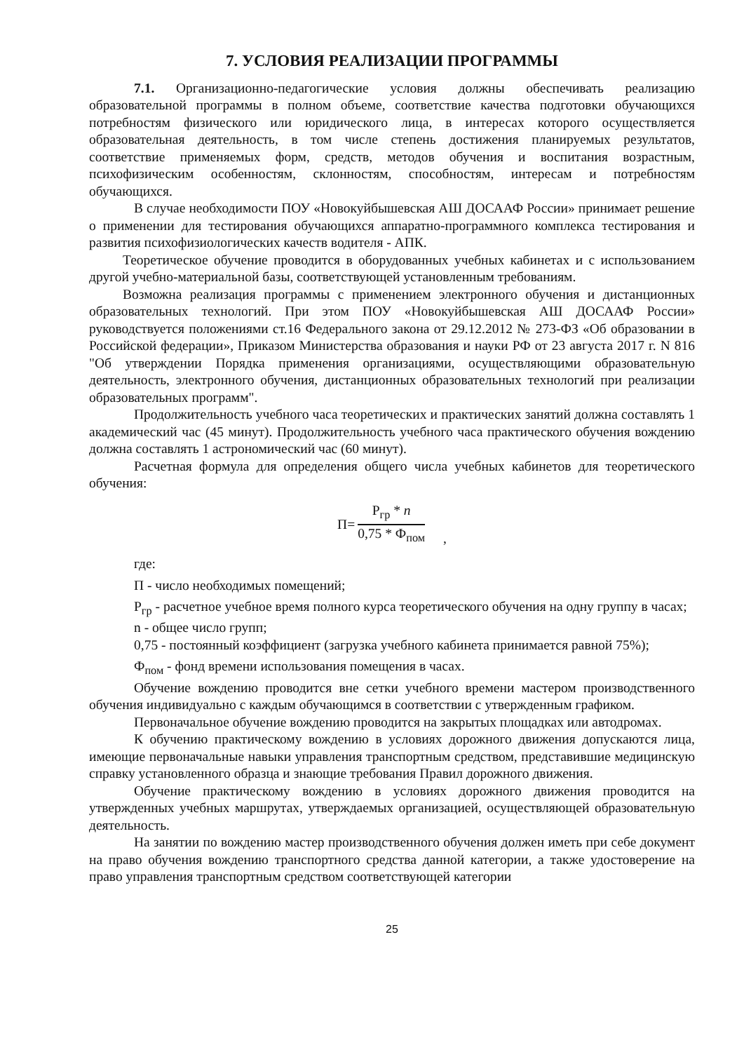7. УСЛОВИЯ РЕАЛИЗАЦИИ ПРОГРАММЫ
7.1. Организационно-педагогические условия должны обеспечивать реализацию образовательной программы в полном объеме, соответствие качества подготовки обучающихся потребностям физического или юридического лица, в интересах которого осуществляется образовательная деятельность, в том числе степень достижения планируемых результатов, соответствие применяемых форм, средств, методов обучения и воспитания возрастным, психофизическим особенностям, склонностям, способностям, интересам и потребностям обучающихся.
В случае необходимости ПОУ «Новокуйбышевская АШ ДОСААФ России» принимает решение о применении для тестирования обучающихся аппаратно-программного комплекса тестирования и развития психофизиологических качеств водителя - АПК.
Теоретическое обучение проводится в оборудованных учебных кабинетах и с использованием другой учебно-материальной базы, соответствующей установленным требованиям.
Возможна реализация программы с применением электронного обучения и дистанционных образовательных технологий. При этом ПОУ «Новокуйбышевская АШ ДОСААФ России» руководствуется положениями ст.16 Федерального закона от 29.12.2012 № 273-ФЗ «Об образовании в Российской федерации», Приказом Министерства образования и науки РФ от 23 августа 2017 г. N 816 "Об утверждении Порядка применения организациями, осуществляющими образовательную деятельность, электронного обучения, дистанционных образовательных технологий при реализации образовательных программ".
Продолжительность учебного часа теоретических и практических занятий должна составлять 1 академический час (45 минут). Продолжительность учебного часа практического обучения вождению должна составлять 1 астрономический час (60 минут).
Расчетная формула для определения общего числа учебных кабинетов для теоретического обучения:
П=
Р<sub>гр</sub> * n
0,75 * Ф<sub>пом</sub>
,
где:
П - число необходимых помещений;
Р<sub>гр</sub> - расчетное учебное время полного курса теоретического обучения на одну группу в часах;
n - общее число групп;
0,75 - постоянный коэффициент (загрузка учебного кабинета принимается равной 75%);
Ф<sub>пом</sub> - фонд времени использования помещения в часах.
Обучение вождению проводится вне сетки учебного времени мастером производственного обучения индивидуально с каждым обучающимся в соответствии с утвержденным графиком.
Первоначальное обучение вождению проводится на закрытых площадках или автодромах.
К обучению практическому вождению в условиях дорожного движения допускаются лица, имеющие первоначальные навыки управления транспортным средством, представившие медицинскую справку установленного образца и знающие требования Правил дорожного движения.
Обучение практическому вождению в условиях дорожного движения проводится на утвержденных учебных маршрутах, утверждаемых организацией, осуществляющей образовательную деятельность.
На занятии по вождению мастер производственного обучения должен иметь при себе документ на право обучения вождению транспортного средства данной категории, а также удостоверение на право управления транспортным средством соответствующей категории
25